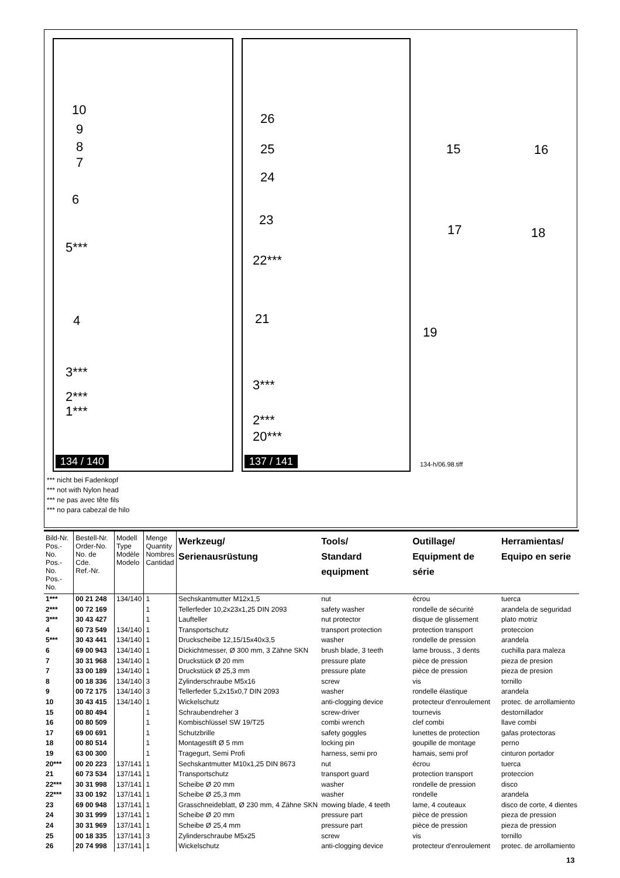10
9
8
7
6
5***
4
3***
2***
1***
134 / 140
26
25
24
23
22***
21
3***
2***
20***
137 / 141
15 16
17 18
19
134-h/06.98.tiff
*** nicht bei Fadenkopf
*** not with Nylon head
*** ne pas avec tête fils
*** no para cabezal de hilo
| Bild-Nr. Pos.-No. Pos.-No. Pos.-No. | Bestell-Nr. Order-No. No. de Cde. Ref.-Nr. | Modell Type Modèle Modelo | Menge Quantity Nombres Cantidad | Werkzeug/ Serienausrüstung | Tools/ Standard equipment | Outillage/ Equipment de série | Herramientas/ Equipo en serie |
| --- | --- | --- | --- | --- | --- | --- | --- |
| 1*** | 00 21 248 | 134/140 | 1 | Sechskantmutter M12x1,5 | nut | écrou | tuerca |
| 2*** | 00 72 169 | | 1 | Tellerfeder 10,2x23x1,25 DIN 2093 | safety washer | rondelle de sécurité | arandela de seguridad |
| 3*** | 30 43 427 | | 1 | Laufteller | nut protector | disque de glissement | plato motriz |
| 4 | 60 73 549 | 134/140 | 1 | Transportschutz | transport protection | protection transport | proteccion |
| 5*** | 30 43 441 | 134/140 | 1 | Druckscheibe 12,15/15x40x3,5 | washer | rondelle de pression | arandela |
| 6 | 69 00 943 | 134/140 | 1 | Dickichtmesser, Ø 300 mm, 3 Zähne SKN | brush blade, 3 teeth | lame brouss., 3 dents | cuchilla para maleza |
| 7 | 30 31 968 | 134/140 | 1 | Druckstück Ø 20 mm | pressure plate | pièce de pression | pieza de presion |
| 7 | 33 00 189 | 134/140 | 1 | Druckstück Ø 25,3 mm | pressure plate | pièce de pression | pieza de presion |
| 8 | 00 18 336 | 134/140 | 3 | Zylinderschraube M5x16 | screw | vis | tornillo |
| 9 | 00 72 175 | 134/140 | 3 | Tellerfeder 5,2x15x0,7 DIN 2093 | washer | rondelle élastique | arandela |
| 10 | 30 43 415 | 134/140 | 1 | Wickelschutz | anti-clogging device | protecteur d'enroulement | protec. de arrollamiento |
| 15 | 00 80 494 | | 1 | Schraubendreher 3 | screw-driver | tournevis | destornillador |
| 16 | 00 80 509 | | 1 | Kombischlüssel SW 19/T25 | combi wrench | clef combi | llave combi |
| 17 | 69 00 691 | | 1 | Schutzbrille | safety goggles | lunettes de protection | gafas protectoras |
| 18 | 00 80 514 | | 1 | Montagestift Ø 5 mm | locking pin | goupille de montage | perno |
| 19 | 63 00 300 | | 1 | Tragegurt, Semi Profi | harness, semi pro | hamais, semi prof | cinturon portador |
| 20*** | 00 20 223 | 137/141 | 1 | Sechskantmutter M10x1,25 DIN 8673 | nut | écrou | tuerca |
| 21 | 60 73 534 | 137/141 | 1 | Transportschutz | transport guard | protection transport | proteccion |
| 22*** | 30 31 998 | 137/141 | 1 | Scheibe Ø 20 mm | washer | rondelle de pression | disco |
| 22*** | 33 00 192 | 137/141 | 1 | Scheibe Ø 25,3 mm | washer | rondelle | arandela |
| 23 | 69 00 948 | 137/141 | 1 | Grasschneideblatt, Ø 230 mm, 4 Zähne SKN | mowing blade, 4 teeth | lame, 4 couteaux | disco de corte, 4 dientes |
| 24 | 30 31 999 | 137/141 | 1 | Scheibe Ø 20 mm | pressure part | pièce de pression | pieza de pression |
| 24 | 30 31 969 | 137/141 | 1 | Scheibe Ø 25,4 mm | pressure part | pièce de pression | pieza de pression |
| 25 | 00 18 335 | 137/141 | 3 | Zylinderschraube M5x25 | screw | vis | tornillo |
| 26 | 20 74 998 | 137/141 | 1 | Wickelschutz | anti-clogging device | protecteur d'enroulement | protec. de arrollamiento |
13